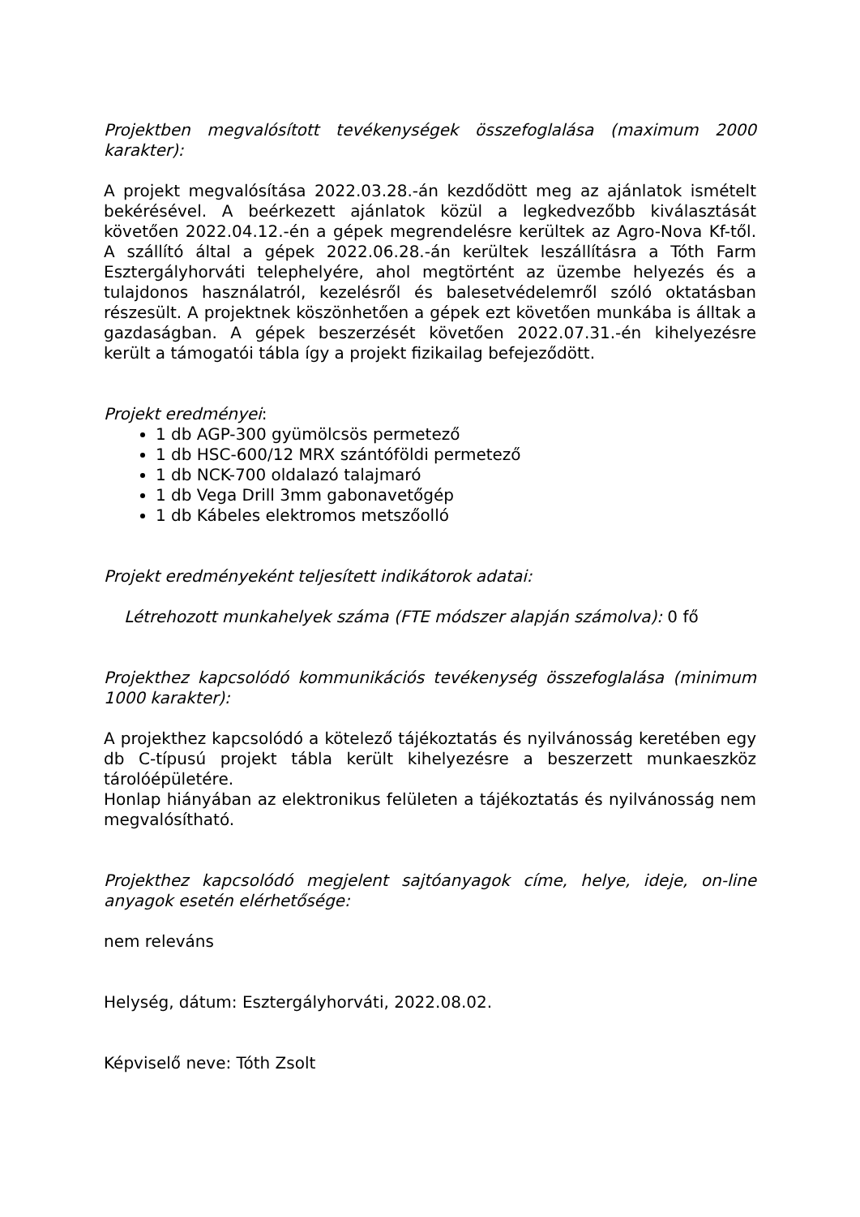Projektben megvalósított tevékenységek összefoglalása (maximum 2000 karakter):
A projekt megvalósítása 2022.03.28.-án kezdődött meg az ajánlatok ismételt bekérésével. A beérkezett ajánlatok közül a legkedvezőbb kiválasztását követően 2022.04.12.-én a gépek megrendelésre kerültek az Agro-Nova Kf-től. A szállító által a gépek 2022.06.28.-án kerültek leszállításra a Tóth Farm Esztergályhorváti telephelyére, ahol megtörtént az üzembe helyezés és a tulajdonos használatról, kezelésről és balesetvédelemről szóló oktatásban részesült. A projektnek köszönhetően a gépek ezt követően munkába is álltak a gazdaságban. A gépek beszerzését követően 2022.07.31.-én kihelyezésre került a támogatói tábla így a projekt fizikailag befejeződött.
Projekt eredményei:
1 db AGP-300 gyümölcsös permetező
1 db HSC-600/12 MRX szántóföldi permetező
1 db NCK-700 oldalazó talajmaró
1 db Vega Drill 3mm gabonavetőgép
1 db Kábeles elektromos metszőolló
Projekt eredményeként teljesített indikátorok adatai:
Létrehozott munkahelyek száma (FTE módszer alapján számolva): 0 fő
Projekthez kapcsolódó kommunikációs tevékenység összefoglalása (minimum 1000 karakter):
A projekthez kapcsolódó a kötelező tájékoztatás és nyilvánosság keretében egy db C-típusú projekt tábla került kihelyezésre a beszerzett munkaeszköz tárolóépületére.
Honlap hiányában az elektronikus felületen a tájékoztatás és nyilvánosság nem megvalósítható.
Projekthez kapcsolódó megjelent sajtóanyagok címe, helye, ideje, on-line anyagok esetén elérhetősége:
nem releváns
Helység, dátum: Esztergályhorváti, 2022.08.02.
Képviselő neve: Tóth Zsolt